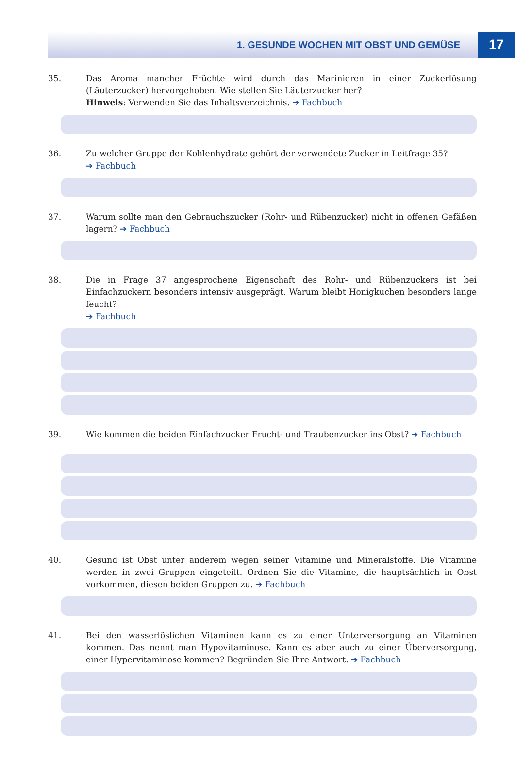1. GESUNDE WOCHEN MIT OBST UND GEMÜSE 17
35.
Das Aroma mancher Früchte wird durch das Marinieren in einer Zuckerlösung (Läuterzucker) hervorgehoben. Wie stellen Sie Läuterzucker her?
Hinweis: Verwenden Sie das Inhaltsverzeichnis. ➔ Fachbuch
36.
Zu welcher Gruppe der Kohlenhydrate gehört der verwendete Zucker in Leitfrage 35?
➔ Fachbuch
37.
Warum sollte man den Gebrauchszucker (Rohr- und Rübenzucker) nicht in offenen Gefäßen lagern? ➔ Fachbuch
38.
Die in Frage 37 angesprochene Eigenschaft des Rohr- und Rübenzuckers ist bei Einfachzuckern besonders intensiv ausgeprägt. Warum bleibt Honigkuchen besonders lange feucht?
➔ Fachbuch
39.
Wie kommen die beiden Einfachzucker Frucht- und Traubenzucker ins Obst? ➔ Fachbuch
40.
Gesund ist Obst unter anderem wegen seiner Vitamine und Mineralstoffe. Die Vitamine werden in zwei Gruppen eingeteilt. Ordnen Sie die Vitamine, die hauptsächlich in Obst vorkommen, diesen beiden Gruppen zu. ➔ Fachbuch
41.
Bei den wasserlöslichen Vitaminen kann es zu einer Unterversorgung an Vitaminen kommen. Das nennt man Hypovitaminose. Kann es aber auch zu einer Überversorgung, einer Hypervitaminose kommen? Begründen Sie Ihre Antwort. ➔ Fachbuch